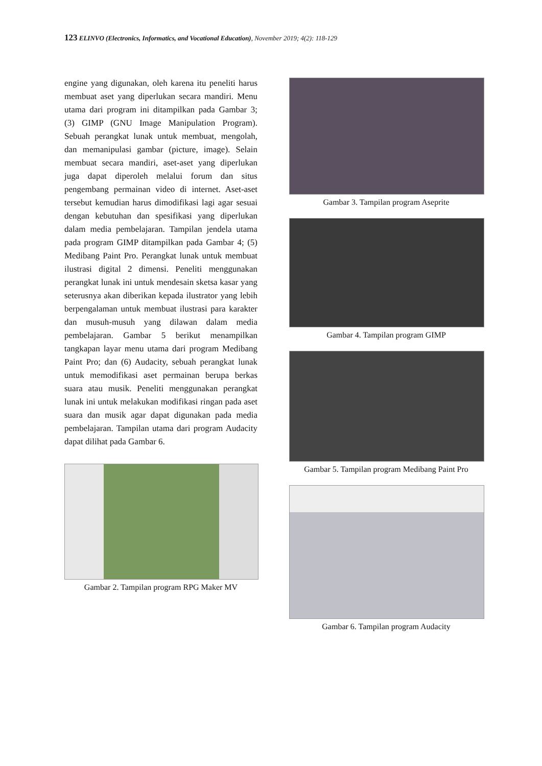123 ELINVO (Electronics, Informatics, and Vocational Education), November 2019; 4(2): 118-129
engine yang digunakan, oleh karena itu peneliti harus membuat aset yang diperlukan secara mandiri. Menu utama dari program ini ditampilkan pada Gambar 3; (3) GIMP (GNU Image Manipulation Program). Sebuah perangkat lunak untuk membuat, mengolah, dan memanipulasi gambar (picture, image). Selain membuat secara mandiri, aset-aset yang diperlukan juga dapat diperoleh melalui forum dan situs pengembang permainan video di internet. Aset-aset tersebut kemudian harus dimodifikasi lagi agar sesuai dengan kebutuhan dan spesifikasi yang diperlukan dalam media pembelajaran. Tampilan jendela utama pada program GIMP ditampilkan pada Gambar 4; (5) Medibang Paint Pro. Perangkat lunak untuk membuat ilustrasi digital 2 dimensi. Peneliti menggunakan perangkat lunak ini untuk mendesain sketsa kasar yang seterusnya akan diberikan kepada ilustrator yang lebih berpengalaman untuk membuat ilustrasi para karakter dan musuh-musuh yang dilawan dalam media pembelajaran. Gambar 5 berikut menampilkan tangkapan layar menu utama dari program Medibang Paint Pro; dan (6) Audacity, sebuah perangkat lunak untuk memodifikasi aset permainan berupa berkas suara atau musik. Peneliti menggunakan perangkat lunak ini untuk melakukan modifikasi ringan pada aset suara dan musik agar dapat digunakan pada media pembelajaran. Tampilan utama dari program Audacity dapat dilihat pada Gambar 6.
Gambar 2. Tampilan program RPG Maker MV
Gambar 3. Tampilan program Aseprite
Gambar 4. Tampilan program GIMP
Gambar 5. Tampilan program Medibang Paint Pro
Gambar 6. Tampilan program Audacity